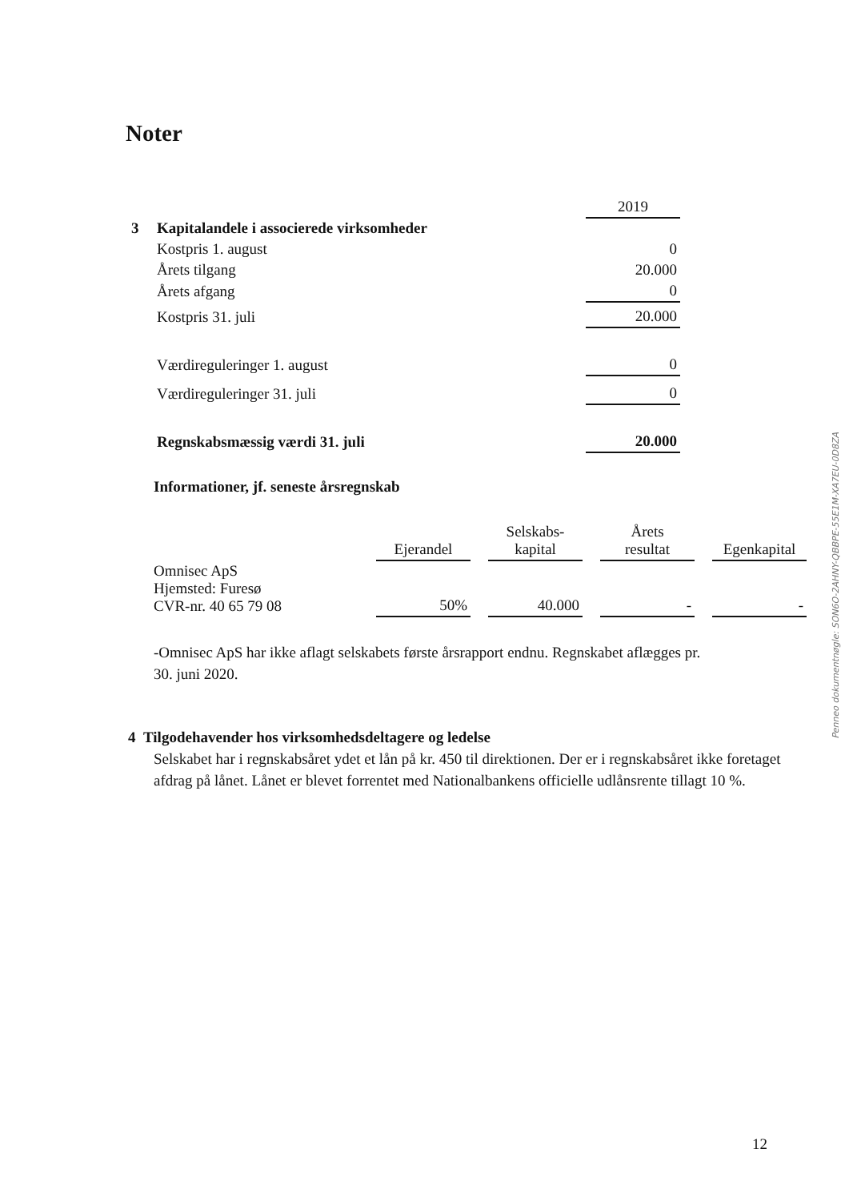Noter
| | | 2019 |
| 3 | Kapitalandele i associerede virksomheder | |
| | Kostpris 1. august | 0 |
| | Årets tilgang | 20.000 |
| | Årets afgang | 0 |
| | Kostpris 31. juli | 20.000 |
| | Værdireguleringer 1. august | 0 |
| | Værdireguleringer 31. juli | 0 |
| | Regnskabsmæssig værdi 31. juli | 20.000 |
Informationer, jf. seneste årsregnskab
| | Ejerandel | | Selskabs- kapital | | Årets resultat | | Egenkapital |
| Omnisec ApS Hjemsted: Furesø CVR-nr. 40 65 79 08 | 50% | | 40.000 | | - | | - |
-Omnisec ApS har ikke aflagt selskabets første årsrapport endnu. Regnskabet aflægges pr.
30. juni 2020.
4 Tilgodehavender hos virksomhedsdeltagere og ledelse
Selskabet har i regnskabsåret ydet et lån på kr. 450 til direktionen. Der er i regnskabsåret ikke foretaget afdrag på lånet. Lånet er blevet forrentet med Nationalbankens officielle udlånsrente tillagt 10 %.
Penneo dokumentnøgle: SON6O-2AHNY-QBBPE-55E1M-XA7EU-0D8ZA
12